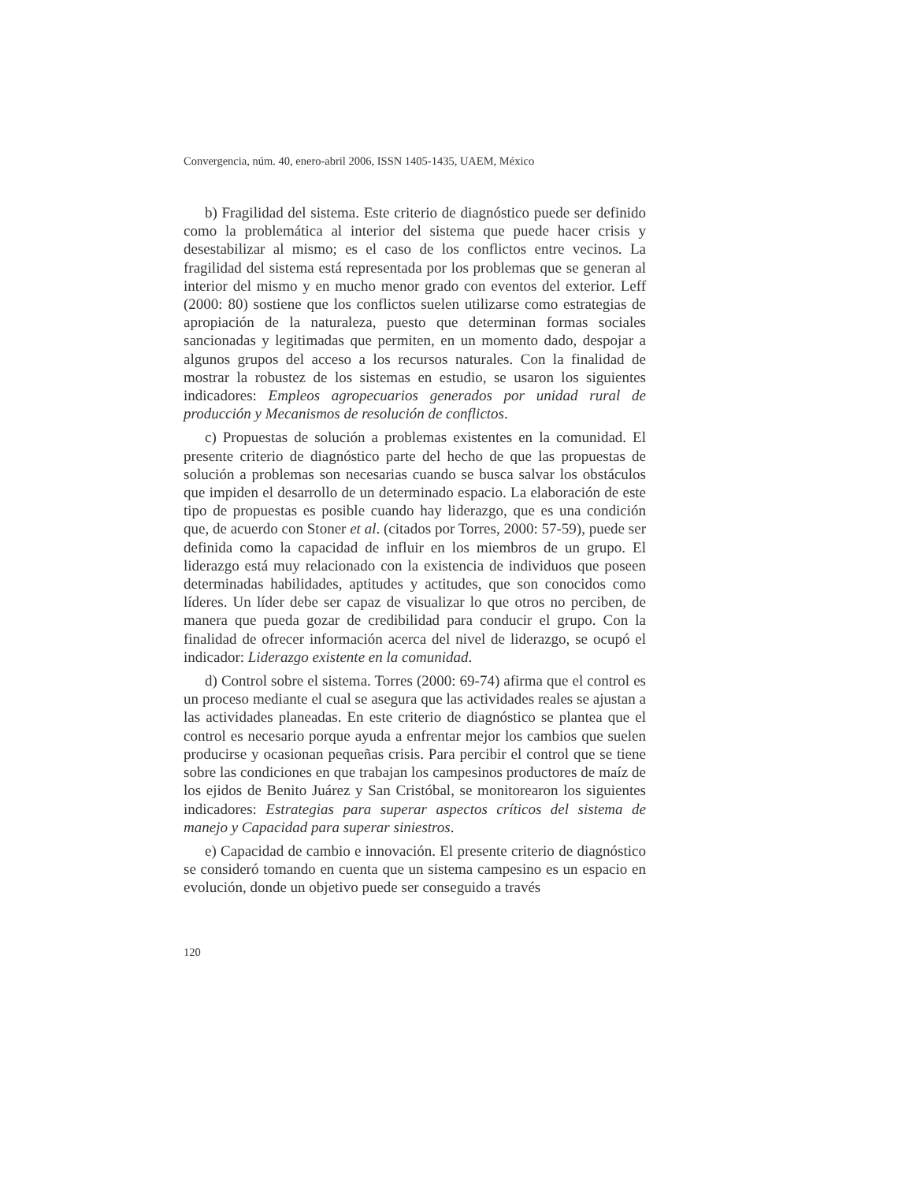Convergencia, núm. 40, enero-abril 2006, ISSN 1405-1435, UAEM, México
b) Fragilidad del sistema. Este criterio de diagnóstico puede ser definido como la problemática al interior del sistema que puede hacer crisis y desestabilizar al mismo; es el caso de los conflictos entre vecinos. La fragilidad del sistema está representada por los problemas que se generan al interior del mismo y en mucho menor grado con eventos del exterior. Leff (2000: 80) sostiene que los conflictos suelen utilizarse como estrategias de apropiación de la naturaleza, puesto que determinan formas sociales sancionadas y legitimadas que permiten, en un momento dado, despojar a algunos grupos del acceso a los recursos naturales. Con la finalidad de mostrar la robustez de los sistemas en estudio, se usaron los siguientes indicadores: Empleos agropecuarios generados por unidad rural de producción y Mecanismos de resolución de conflictos.
c) Propuestas de solución a problemas existentes en la comunidad. El presente criterio de diagnóstico parte del hecho de que las propuestas de solución a problemas son necesarias cuando se busca salvar los obstáculos que impiden el desarrollo de un determinado espacio. La elaboración de este tipo de propuestas es posible cuando hay liderazgo, que es una condición que, de acuerdo con Stoner et al. (citados por Torres, 2000: 57-59), puede ser definida como la capacidad de influir en los miembros de un grupo. El liderazgo está muy relacionado con la existencia de individuos que poseen determinadas habilidades, aptitudes y actitudes, que son conocidos como líderes. Un líder debe ser capaz de visualizar lo que otros no perciben, de manera que pueda gozar de credibilidad para conducir el grupo. Con la finalidad de ofrecer información acerca del nivel de liderazgo, se ocupó el indicador: Liderazgo existente en la comunidad.
d) Control sobre el sistema. Torres (2000: 69-74) afirma que el control es un proceso mediante el cual se asegura que las actividades reales se ajustan a las actividades planeadas. En este criterio de diagnóstico se plantea que el control es necesario porque ayuda a enfrentar mejor los cambios que suelen producirse y ocasionan pequeñas crisis. Para percibir el control que se tiene sobre las condiciones en que trabajan los campesinos productores de maíz de los ejidos de Benito Juárez y San Cristóbal, se monitorearon los siguientes indicadores: Estrategias para superar aspectos críticos del sistema de manejo y Capacidad para superar siniestros.
e) Capacidad de cambio e innovación. El presente criterio de diagnóstico se consideró tomando en cuenta que un sistema campesino es un espacio en evolución, donde un objetivo puede ser conseguido a través
120